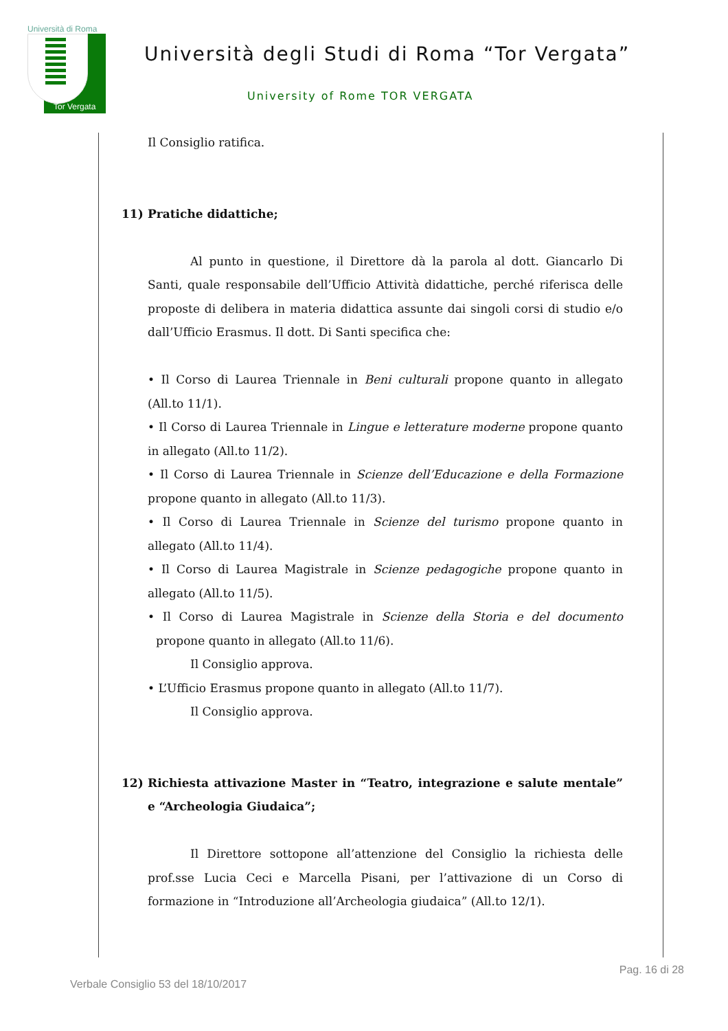Università di Roma
Tor Vergata
Università degli Studi di Roma “Tor Vergata”
University of Rome TOR VERGATA
Il Consiglio ratifica.
11) Pratiche didattiche;
Al punto in questione, il Direttore dà la parola al dott. Giancarlo Di Santi, quale responsabile dell’Ufficio Attività didattiche, perché riferisca delle proposte di delibera in materia didattica assunte dai singoli corsi di studio e/o dall’Ufficio Erasmus. Il dott. Di Santi specifica che:
• Il Corso di Laurea Triennale in Beni culturali propone quanto in allegato (All.to 11/1).
• Il Corso di Laurea Triennale in Lingue e letterature moderne propone quanto in allegato (All.to 11/2).
• Il Corso di Laurea Triennale in Scienze dell’Educazione e della Formazione propone quanto in allegato (All.to 11/3).
• Il Corso di Laurea Triennale in Scienze del turismo propone quanto in allegato (All.to 11/4).
• Il Corso di Laurea Magistrale in Scienze pedagogiche propone quanto in allegato (All.to 11/5).
• Il Corso di Laurea Magistrale in Scienze della Storia e del documento propone quanto in allegato (All.to 11/6).
Il Consiglio approva.
• L’Ufficio Erasmus propone quanto in allegato (All.to 11/7).
Il Consiglio approva.
12) Richiesta attivazione Master in “Teatro, integrazione e salute mentale” e “Archeologia Giudaica”;
Il Direttore sottopone all’attenzione del Consiglio la richiesta delle prof.sse Lucia Ceci e Marcella Pisani, per l’attivazione di un Corso di formazione in “Introduzione all’Archeologia giudaica” (All.to 12/1).
Pag. 16 di 28
Verbale Consiglio 53 del 18/10/2017